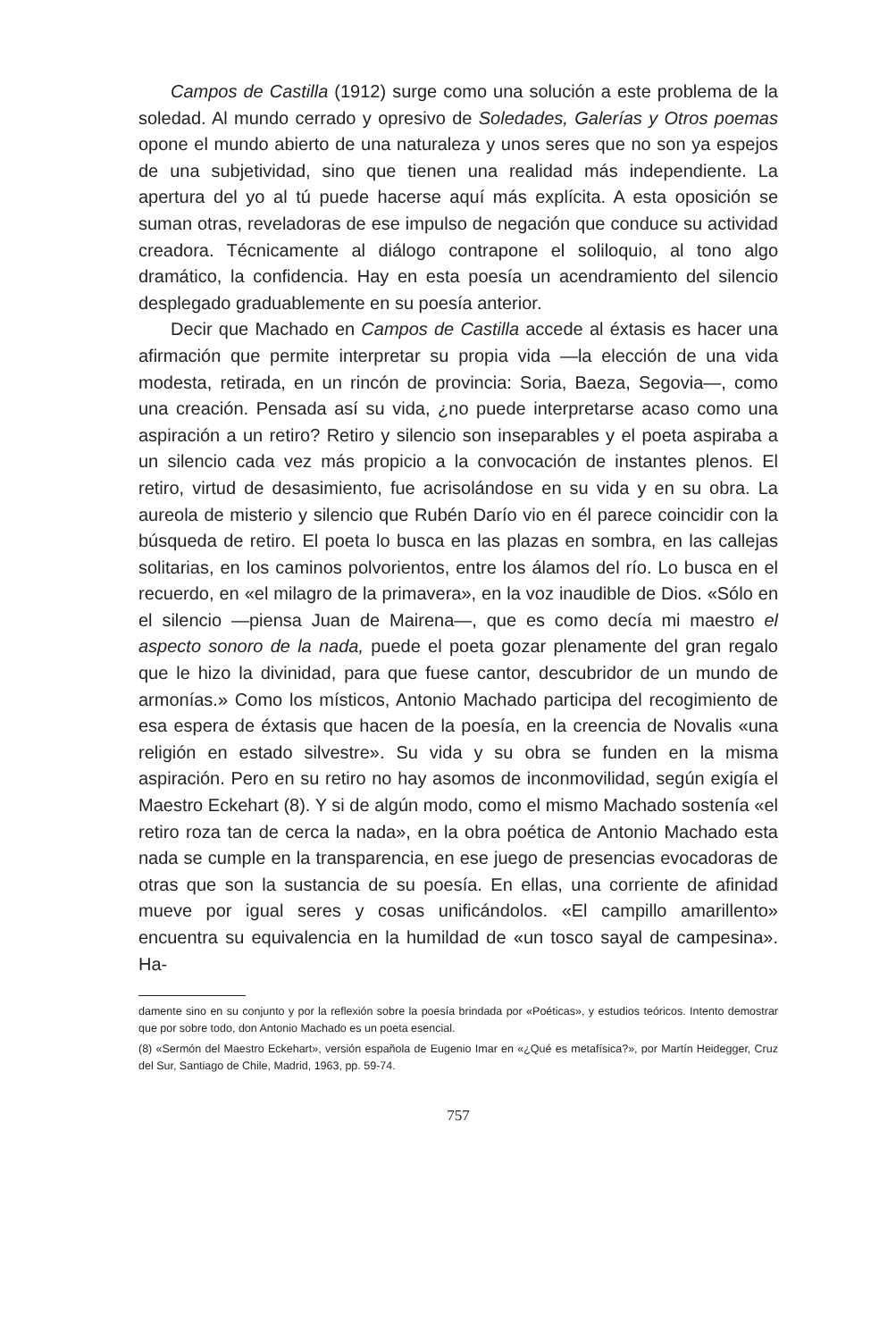Campos de Castilla (1912) surge como una solución a este problema de la soledad. Al mundo cerrado y opresivo de Soledades, Galerías y Otros poemas opone el mundo abierto de una naturaleza y unos seres que no son ya espejos de una subjetividad, sino que tienen una realidad más independiente. La apertura del yo al tú puede hacerse aquí más explícita. A esta oposición se suman otras, reveladoras de ese impulso de negación que conduce su actividad creadora. Técnicamente al diálogo contrapone el soliloquio, al tono algo dramático, la confidencia. Hay en esta poesía un acendramiento del silencio desplegado graduablemente en su poesía anterior.
Decir que Machado en Campos de Castilla accede al éxtasis es hacer una afirmación que permite interpretar su propia vida —la elección de una vida modesta, retirada, en un rincón de provincia: Soria, Baeza, Segovia—, como una creación. Pensada así su vida, ¿no puede interpretarse acaso como una aspiración a un retiro? Retiro y silencio son inseparables y el poeta aspiraba a un silencio cada vez más propicio a la convocación de instantes plenos. El retiro, virtud de desasimiento, fue acrisolándose en su vida y en su obra. La aureola de misterio y silencio que Rubén Darío vio en él parece coincidir con la búsqueda de retiro. El poeta lo busca en las plazas en sombra, en las callejas solitarias, en los caminos polvorientos, entre los álamos del río. Lo busca en el recuerdo, en «el milagro de la primavera», en la voz inaudible de Dios. «Sólo en el silencio —piensa Juan de Mairena—, que es como decía mi maestro el aspecto sonoro de la nada, puede el poeta gozar plenamente del gran regalo que le hizo la divinidad, para que fuese cantor, descubridor de un mundo de armonías.» Como los místicos, Antonio Machado participa del recogimiento de esa espera de éxtasis que hacen de la poesía, en la creencia de Novalis «una religión en estado silvestre». Su vida y su obra se funden en la misma aspiración. Pero en su retiro no hay asomos de inconmovilidad, según exigía el Maestro Eckehart (8). Y si de algún modo, como el mismo Machado sostenía «el retiro roza tan de cerca la nada», en la obra poética de Antonio Machado esta nada se cumple en la transparencia, en ese juego de presencias evocadoras de otras que son la sustancia de su poesía. En ellas, una corriente de afinidad mueve por igual seres y cosas unificándolos. «El campillo amarillento» encuentra su equivalencia en la humildad de «un tosco sayal de campesina». Ha-
damente sino en su conjunto y por la reflexión sobre la poesía brindada por «Poéticas», y estudios teóricos. Intento demostrar que por sobre todo, don Antonio Machado es un poeta esencial.
(8) «Sermón del Maestro Eckehart», versión española de Eugenio Imar en «¿Qué es metafísica?», por Martín Heidegger, Cruz del Sur, Santiago de Chile, Madrid, 1963, pp. 59-74.
757